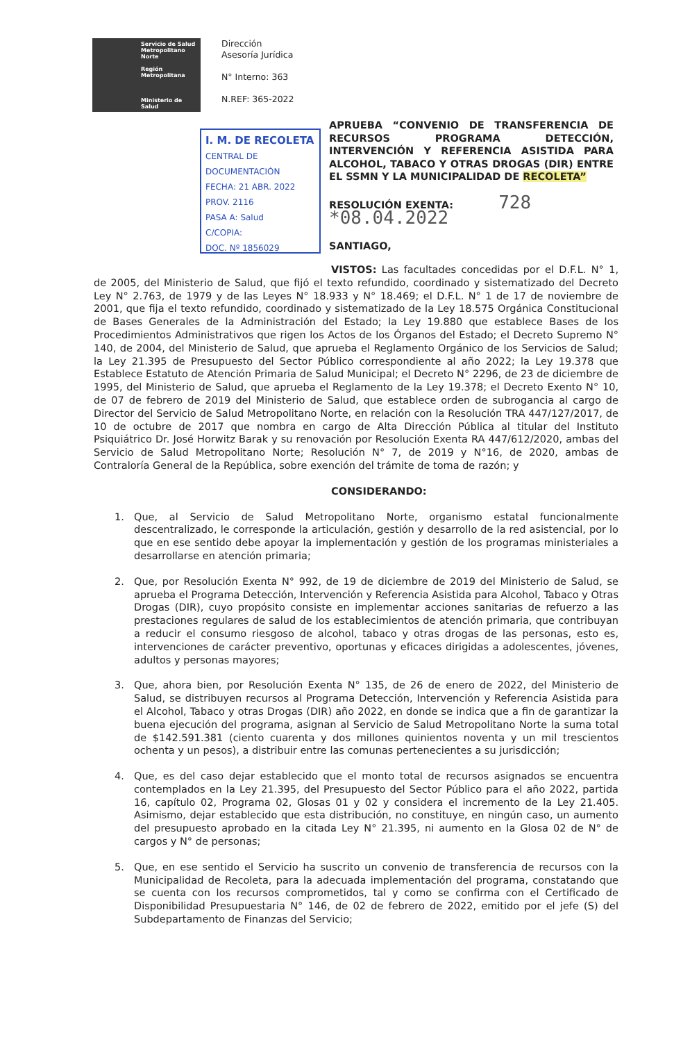Servicio de Salud Metropolitano Norte
Región Metropolitana
Ministerio de Salud
Dirección
Asesoría Jurídica
N° Interno: 363
N.REF: 365-2022
I. M. DE RECOLETA
CENTRAL DE DOCUMENTACIÓN
FECHA: 21 ABR. 2022
PROV. 2116
PASA A: Salud
C/COPIA:
DOC. Nº 1856029
APRUEBA “CONVENIO DE TRANSFERENCIA DE RECURSOS PROGRAMA DETECCIÓN, INTERVENCIÓN Y REFERENCIA ASISTIDA PARA ALCOHOL, TABACO Y OTRAS DROGAS (DIR) ENTRE EL SSMN Y LA MUNICIPALIDAD DE RECOLETA”
RESOLUCIÓN EXENTA: 728 *08.04.2022
SANTIAGO,
VISTOS: Las facultades concedidas por el D.F.L. N° 1, de 2005, del Ministerio de Salud, que fijó el texto refundido, coordinado y sistematizado del Decreto Ley N° 2.763, de 1979 y de las Leyes N° 18.933 y N° 18.469; el D.F.L. N° 1 de 17 de noviembre de 2001, que fija el texto refundido, coordinado y sistematizado de la Ley 18.575 Orgánica Constitucional de Bases Generales de la Administración del Estado; la Ley 19.880 que establece Bases de los Procedimientos Administrativos que rigen los Actos de los Órganos del Estado; el Decreto Supremo N° 140, de 2004, del Ministerio de Salud, que aprueba el Reglamento Orgánico de los Servicios de Salud; la Ley 21.395 de Presupuesto del Sector Público correspondiente al año 2022; la Ley 19.378 que Establece Estatuto de Atención Primaria de Salud Municipal; el Decreto N° 2296, de 23 de diciembre de 1995, del Ministerio de Salud, que aprueba el Reglamento de la Ley 19.378; el Decreto Exento N° 10, de 07 de febrero de 2019 del Ministerio de Salud, que establece orden de subrogancia al cargo de Director del Servicio de Salud Metropolitano Norte, en relación con la Resolución TRA 447/127/2017, de 10 de octubre de 2017 que nombra en cargo de Alta Dirección Pública al titular del Instituto Psiquiátrico Dr. José Horwitz Barak y su renovación por Resolución Exenta RA 447/612/2020, ambas del Servicio de Salud Metropolitano Norte; Resolución N° 7, de 2019 y N°16, de 2020, ambas de Contraloría General de la República, sobre exención del trámite de toma de razón; y
CONSIDERANDO:
1. Que, al Servicio de Salud Metropolitano Norte, organismo estatal funcionalmente descentralizado, le corresponde la articulación, gestión y desarrollo de la red asistencial, por lo que en ese sentido debe apoyar la implementación y gestión de los programas ministeriales a desarrollarse en atención primaria;
2. Que, por Resolución Exenta N° 992, de 19 de diciembre de 2019 del Ministerio de Salud, se aprueba el Programa Detección, Intervención y Referencia Asistida para Alcohol, Tabaco y Otras Drogas (DIR), cuyo propósito consiste en implementar acciones sanitarias de refuerzo a las prestaciones regulares de salud de los establecimientos de atención primaria, que contribuyan a reducir el consumo riesgoso de alcohol, tabaco y otras drogas de las personas, esto es, intervenciones de carácter preventivo, oportunas y eficaces dirigidas a adolescentes, jóvenes, adultos y personas mayores;
3. Que, ahora bien, por Resolución Exenta N° 135, de 26 de enero de 2022, del Ministerio de Salud, se distribuyen recursos al Programa Detección, Intervención y Referencia Asistida para el Alcohol, Tabaco y otras Drogas (DIR) año 2022, en donde se indica que a fin de garantizar la buena ejecución del programa, asignan al Servicio de Salud Metropolitano Norte la suma total de $142.591.381 (ciento cuarenta y dos millones quinientos noventa y un mil trescientos ochenta y un pesos), a distribuir entre las comunas pertenecientes a su jurisdicción;
4. Que, es del caso dejar establecido que el monto total de recursos asignados se encuentra contemplados en la Ley 21.395, del Presupuesto del Sector Público para el año 2022, partida 16, capítulo 02, Programa 02, Glosas 01 y 02 y considera el incremento de la Ley 21.405. Asimismo, dejar establecido que esta distribución, no constituye, en ningún caso, un aumento del presupuesto aprobado en la citada Ley N° 21.395, ni aumento en la Glosa 02 de N° de cargos y N° de personas;
5. Que, en ese sentido el Servicio ha suscrito un convenio de transferencia de recursos con la Municipalidad de Recoleta, para la adecuada implementación del programa, constatando que se cuenta con los recursos comprometidos, tal y como se confirma con el Certificado de Disponibilidad Presupuestaria N° 146, de 02 de febrero de 2022, emitido por el jefe (S) del Subdepartamento de Finanzas del Servicio;